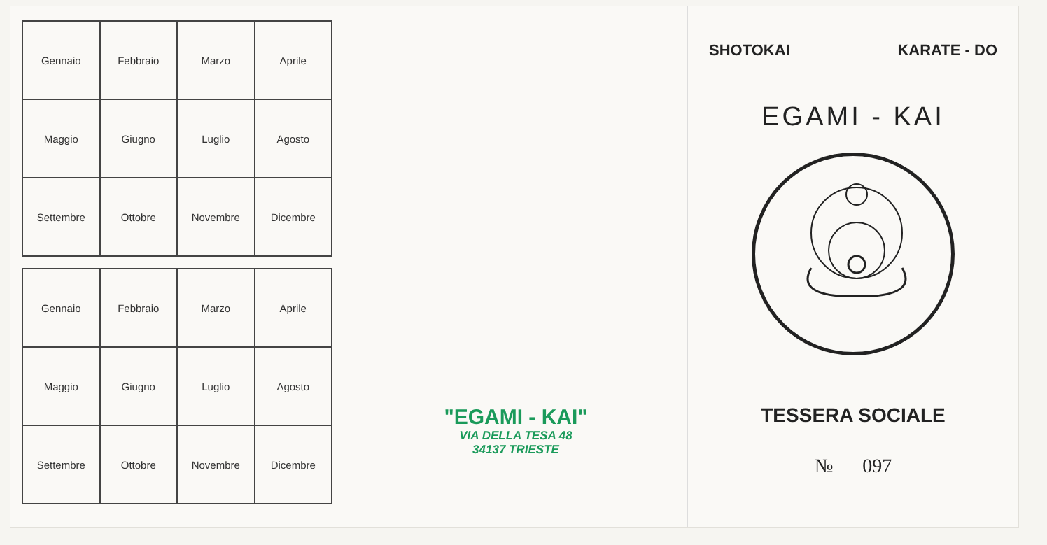| Gennaio | Febbraio | Marzo | Aprile |
| Maggio | Giugno | Luglio | Agosto |
| Settembre | Ottobre | Novembre | Dicembre |
| Gennaio | Febbraio | Marzo | Aprile |
| Maggio | Giugno | Luglio | Agosto |
| Settembre | Ottobre | Novembre | Dicembre |
"EGAMI - KAI"
VIA DELLA TESA 48
34137 TRIESTE
SHOTOKAI KARATE - DO
EGAMI - KAI
TESSERA SOCIALE
№ 097